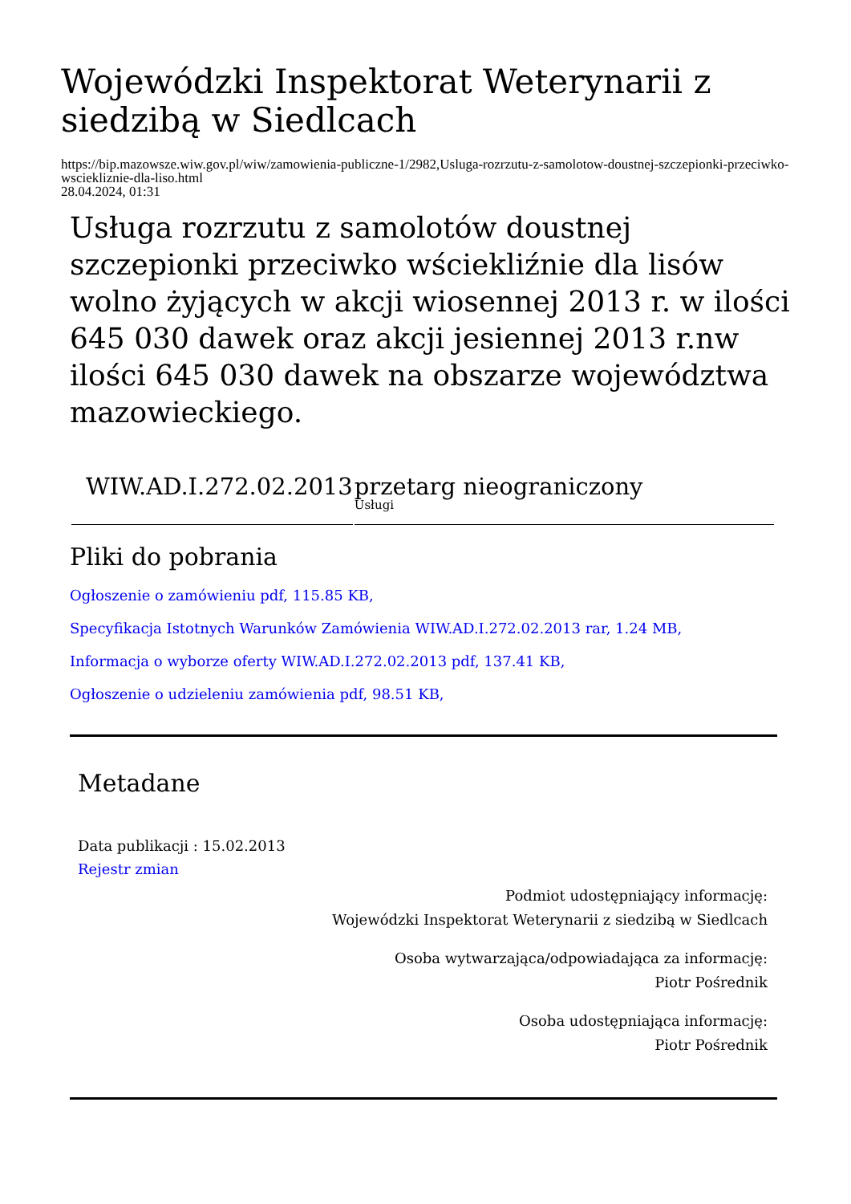Wojewódzki Inspektorat Weterynarii z siedzibą w Siedlcach
https://bip.mazowsze.wiw.gov.pl/wiw/zamowienia-publiczne-1/2982,Usluga-rozrzutu-z-samolotow-doustnej-szczepionki-przeciwko-wsciekliznie-dla-liso.html
28.04.2024, 01:31
Usługa rozrzutu z samolotów doustnej szczepionki przeciwko wściekliźnie dla lisów wolno żyjących w akcji wiosennej 2013 r. w ilości 645 030 dawek oraz akcji jesiennej 2013 r.nw ilości 645 030 dawek na obszarze województwa mazowieckiego.
| WIW.AD.I.272.02.2013 | przetarg nieograniczony Usługi |
Pliki do pobrania
Ogłoszenie o zamówieniu pdf, 115.85 KB,
Specyfikacja Istotnych Warunków Zamówienia WIW.AD.I.272.02.2013 rar, 1.24 MB,
Informacja o wyborze oferty WIW.AD.I.272.02.2013 pdf, 137.41 KB,
Ogłoszenie o udzieleniu zamówienia pdf, 98.51 KB,
Metadane
Data publikacji : 15.02.2013
Rejestr zmian
Podmiot udostępniający informację:
Wojewódzki Inspektorat Weterynarii z siedzibą w Siedlcach
Osoba wytwarzająca/odpowiadająca za informację:
Piotr Pośrednik
Osoba udostępniająca informację:
Piotr Pośrednik